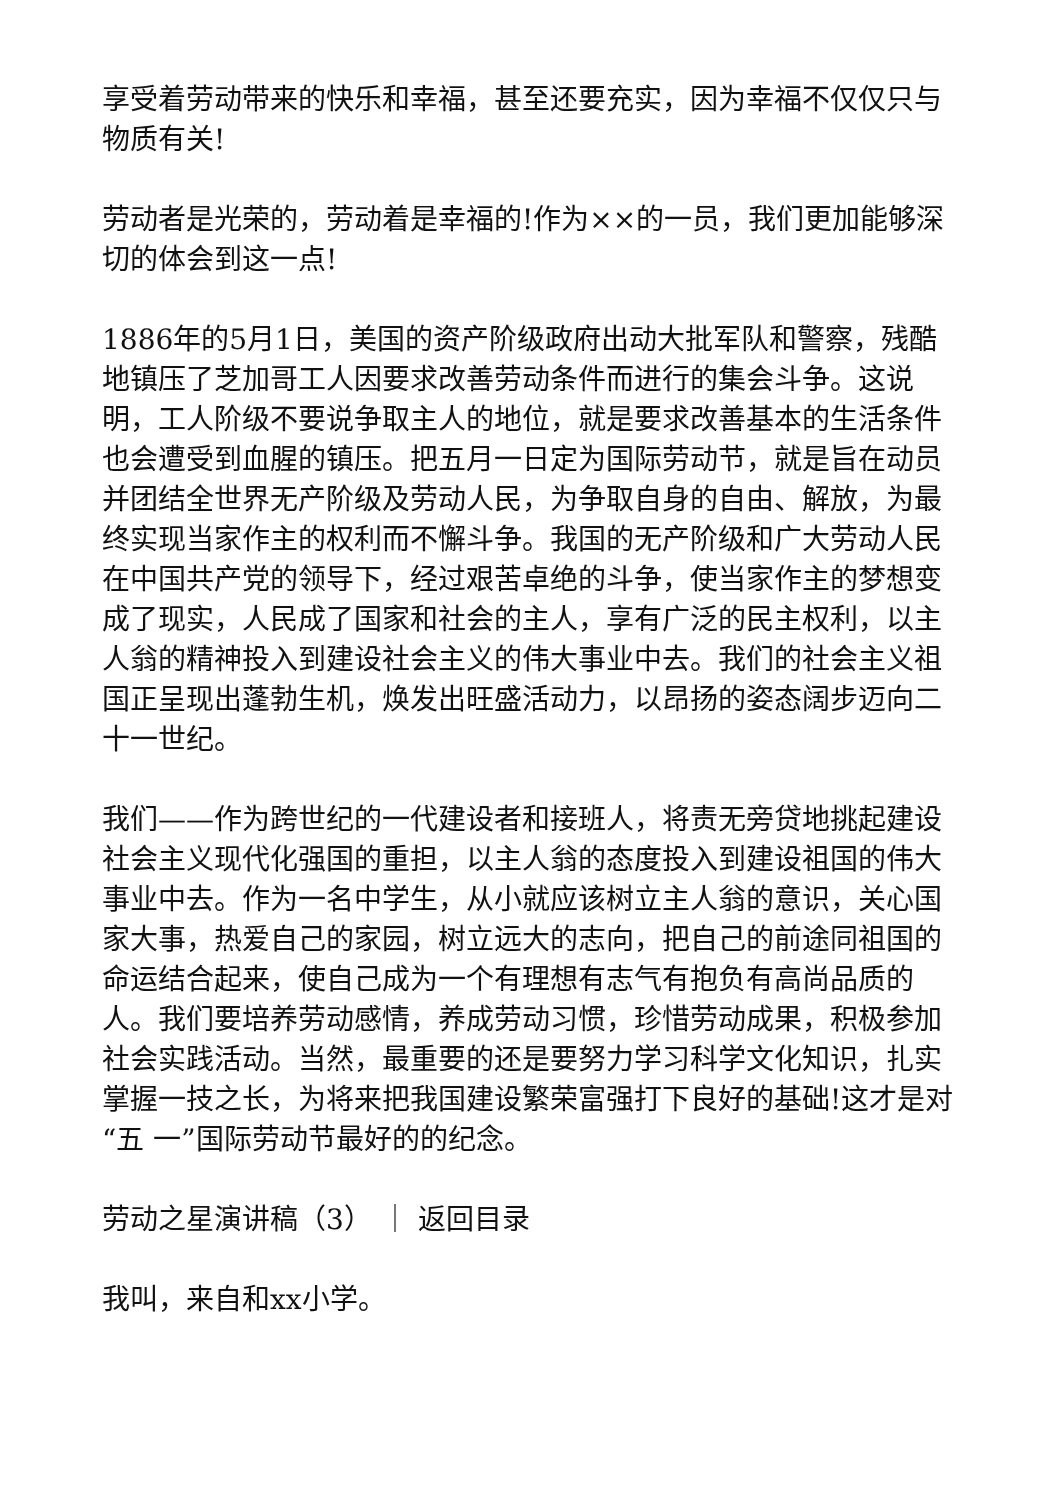享受着劳动带来的快乐和幸福，甚至还要充实，因为幸福不仅仅只与物质有关!
劳动者是光荣的，劳动着是幸福的!作为××的一员，我们更加能够深切的体会到这一点!
1886年的5月1日，美国的资产阶级政府出动大批军队和警察，残酷地镇压了芝加哥工人因要求改善劳动条件而进行的集会斗争。这说明，工人阶级不要说争取主人的地位，就是要求改善基本的生活条件也会遭受到血腥的镇压。把五月一日定为国际劳动节，就是旨在动员并团结全世界无产阶级及劳动人民，为争取自身的自由、解放，为最终实现当家作主的权利而不懈斗争。我国的无产阶级和广大劳动人民在中国共产党的领导下，经过艰苦卓绝的斗争，使当家作主的梦想变成了现实，人民成了国家和社会的主人，享有广泛的民主权利，以主人翁的精神投入到建设社会主义的伟大事业中去。我们的社会主义祖国正呈现出蓬勃生机，焕发出旺盛活动力，以昂扬的姿态阔步迈向二十一世纪。
我们——作为跨世纪的一代建设者和接班人，将责无旁贷地挑起建设社会主义现代化强国的重担，以主人翁的态度投入到建设祖国的伟大事业中去。作为一名中学生，从小就应该树立主人翁的意识，关心国家大事，热爱自己的家园，树立远大的志向，把自己的前途同祖国的命运结合起来，使自己成为一个有理想有志气有抱负有高尚品质的人。我们要培养劳动感情，养成劳动习惯，珍惜劳动成果，积极参加社会实践活动。当然，最重要的还是要努力学习科学文化知识，扎实掌握一技之长，为将来把我国建设繁荣富强打下良好的基础!这才是对“五 一”国际劳动节最好的的纪念。
劳动之星演讲稿（3） ｜ 返回目录
我叫，来自和xx小学。